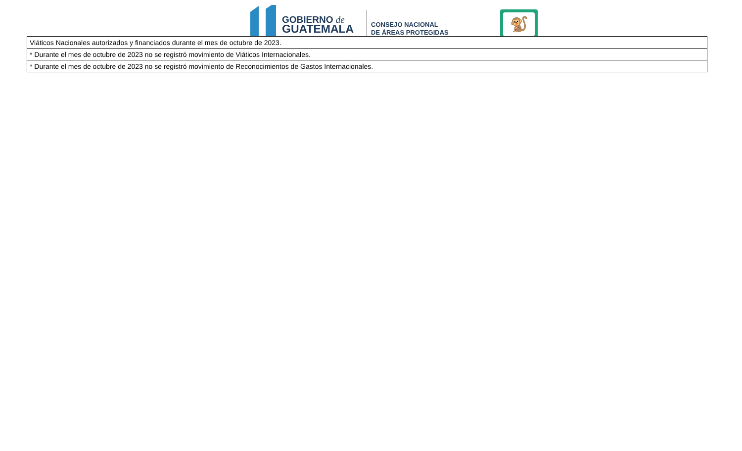GOBIERNO de
GUATEMALA
CONSEJO NACIONAL
DE ÁREAS PROTEGIDAS
🐒
| Viáticos Nacionales autorizados y financiados durante el mes de octubre de 2023. |
| * Durante el mes de octubre de 2023 no se registró movimiento de Viáticos Internacionales. |
| * Durante el mes de octubre de 2023 no se registró movimiento de Reconocimientos de Gastos Internacionales. |